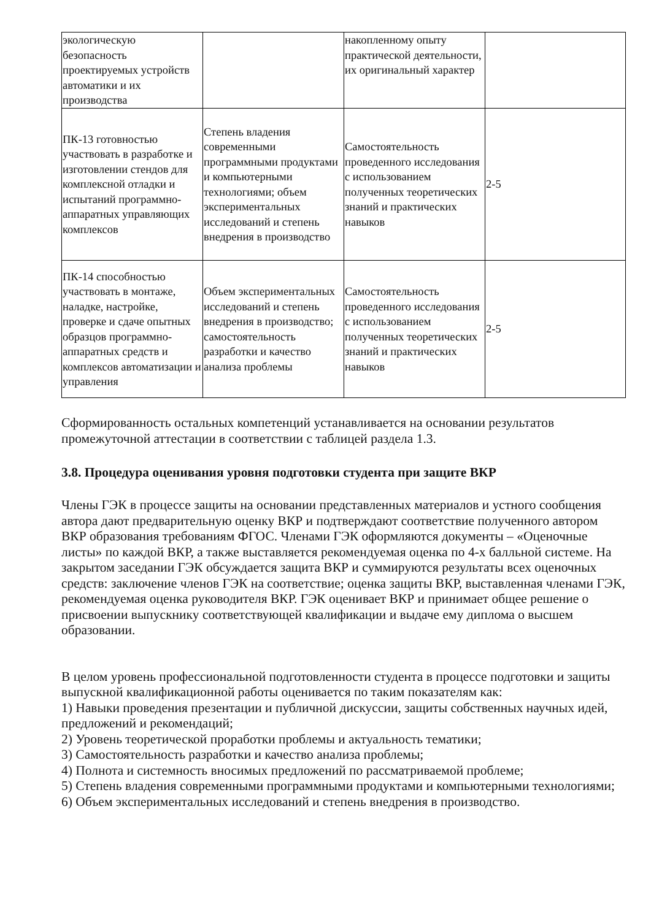| экологическую безопасность проектируемых устройств автоматики и их производства | | накопленному опыту практической деятельности, их оригинальный характер | |
| ПК-13 готовностью участвовать в разработке и изготовлении стендов для комплексной отладки и испытаний программно-аппаратных управляющих комплексов | Степень владения современными программными продуктами и компьютерными технологиями; объем экспериментальных исследований и степень внедрения в производство | Самостоятельность проведенного исследования с использованием полученных теоретических знаний и практических навыков | 2-5 |
| ПК-14 способностью участвовать в монтаже, наладке, настройке, проверке и сдаче опытных образцов программно-аппаратных средств и комплексов автоматизации и управления | Объем экспериментальных исследований и степень внедрения в производство; самостоятельность разработки и качество анализа проблемы | Самостоятельность проведенного исследования с использованием полученных теоретических знаний и практических навыков | 2-5 |
Сформированность остальных компетенций устанавливается на основании результатов промежуточной аттестации в соответствии с таблицей раздела 1.3.
3.8. Процедура оценивания уровня подготовки студента при защите ВКР
Члены ГЭК в процессе защиты на основании представленных материалов и устного сообщения автора дают предварительную оценку ВКР и подтверждают соответствие полученного автором ВКР образования требованиям ФГОС. Членами ГЭК оформляются документы – «Оценочные листы» по каждой ВКР, а также выставляется рекомендуемая оценка по 4-х балльной системе. На закрытом заседании ГЭК обсуждается защита ВКР и суммируются результаты всех оценочных средств: заключение членов ГЭК на соответствие; оценка защиты ВКР, выставленная членами ГЭК, рекомендуемая оценка руководителя ВКР. ГЭК оценивает ВКР и принимает общее решение о присвоении выпускнику соответствующей квалификации и выдаче ему диплома о высшем образовании.
В целом уровень профессиональной подготовленности студента в процессе подготовки и защиты выпускной квалификационной работы оценивается по таким показателям как:
1) Навыки проведения презентации и публичной дискуссии, защиты собственных научных идей, предложений и рекомендаций;
2) Уровень теоретической проработки проблемы и актуальность тематики;
3) Самостоятельность разработки и качество анализа проблемы;
4) Полнота и системность вносимых предложений по рассматриваемой проблеме;
5) Степень владения современными программными продуктами и компьютерными технологиями;
6) Объем экспериментальных исследований и степень внедрения в производство.